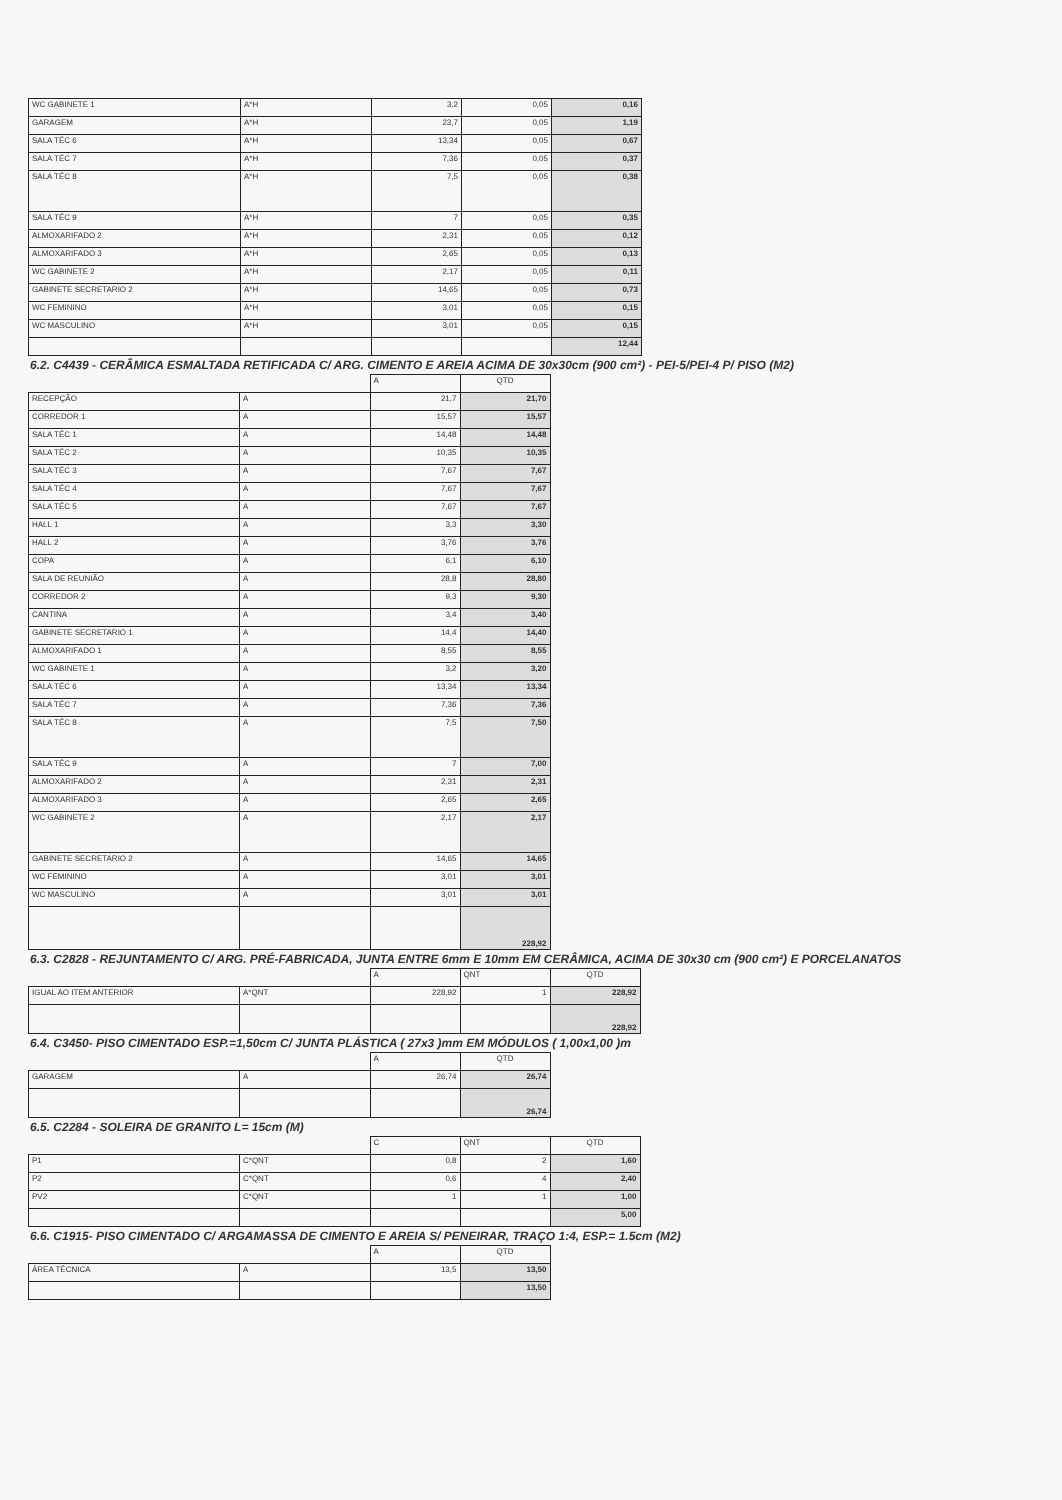| WC GABINETE 1 | A*H | 3,2 | 0,05 | 0,16 |
| GARAGEM | A*H | 23,7 | 0,05 | 1,19 |
| SALA TÉC 6 | A*H | 13,34 | 0,05 | 0,67 |
| SALA TÉC 7 | A*H | 7,36 | 0,05 | 0,37 |
| SALA TÉC 8 | A*H | 7,5 | 0,05 | 0,38 |
| SALA TÉC 9 | A*H | 7 | 0,05 | 0,35 |
| ALMOXARIFADO 2 | A*H | 2,31 | 0,05 | 0,12 |
| ALMOXARIFADO 3 | A*H | 2,65 | 0,05 | 0,13 |
| WC GABINETE 2 | A*H | 2,17 | 0,05 | 0,11 |
| GABINETE SECRETARIO 2 | A*H | 14,65 | 0,05 | 0,73 |
| WC FEMININO | A*H | 3,01 | 0,05 | 0,15 |
| WC MASCULINO | A*H | 3,01 | 0,05 | 0,15 |
| | | | | 12,44 |
6.2. C4439 - CERÂMICA ESMALTADA RETIFICADA C/ ARG. CIMENTO E AREIA ACIMA DE 30x30cm (900 cm²) - PEI-5/PEI-4 P/ PISO (M2)
| | | A | QTD |
| --- | --- | --- | --- |
| RECEPÇÃO | A | 21,7 | 21,70 |
| CORREDOR 1 | A | 15,57 | 15,57 |
| SALA TÉC 1 | A | 14,48 | 14,48 |
| SALA TÉC 2 | A | 10,35 | 10,35 |
| SALA TÉC 3 | A | 7,67 | 7,67 |
| SALA TÉC 4 | A | 7,67 | 7,67 |
| SALA TÉC 5 | A | 7,67 | 7,67 |
| HALL 1 | A | 3,3 | 3,30 |
| HALL 2 | A | 3,76 | 3,76 |
| COPA | A | 6,1 | 6,10 |
| SALA DE REUNIÃO | A | 28,8 | 28,80 |
| CORREDOR 2 | A | 9,3 | 9,30 |
| CANTINA | A | 3,4 | 3,40 |
| GABINETE SECRETARIO 1 | A | 14,4 | 14,40 |
| ALMOXARIFADO 1 | A | 8,55 | 8,55 |
| WC GABINETE 1 | A | 3,2 | 3,20 |
| SALA TÉC 6 | A | 13,34 | 13,34 |
| SALA TÉC 7 | A | 7,36 | 7,36 |
| SALA TÉC 8 | A | 7,5 | 7,50 |
| SALA TÉC 9 | A | 7 | 7,00 |
| ALMOXARIFADO 2 | A | 2,31 | 2,31 |
| ALMOXARIFADO 3 | A | 2,65 | 2,65 |
| WC GABINETE 2 | A | 2,17 | 2,17 |
| GABINETE SECRETARIO 2 | A | 14,65 | 14,65 |
| WC FEMININO | A | 3,01 | 3,01 |
| WC MASCULINO | A | 3,01 | 3,01 |
| | | | 228,92 |
6.3. C2828 - REJUNTAMENTO C/ ARG. PRÉ-FABRICADA, JUNTA ENTRE 6mm E 10mm EM CERÂMICA, ACIMA DE 30x30 cm (900 cm²) E PORCELANATOS
| | | A | QNT | QTD |
| --- | --- | --- | --- | --- |
| IGUAL AO ITEM ANTERIOR | A*QNT | 228,92 | 1 | 228,92 |
| | | | | 228,92 |
6.4. C3450- PISO CIMENTADO ESP.=1,50cm C/ JUNTA PLÁSTICA ( 27x3 )mm EM MÓDULOS ( 1,00x1,00 )m
| | | A | QTD |
| --- | --- | --- | --- |
| GARAGEM | A | 26,74 | 26,74 |
| | | | 26,74 |
6.5. C2284 - SOLEIRA DE GRANITO L= 15cm (M)
| | | C | QNT | QTD |
| --- | --- | --- | --- | --- |
| P1 | C*QNT | 0,8 | 2 | 1,60 |
| P2 | C*QNT | 0,6 | 4 | 2,40 |
| PV2 | C*QNT | 1 | 1 | 1,00 |
| | | | | 5,00 |
6.6. C1915- PISO CIMENTADO C/ ARGAMASSA DE CIMENTO E AREIA S/ PENEIRAR, TRAÇO 1:4, ESP.= 1.5cm (M2)
| | | A | QTD |
| --- | --- | --- | --- |
| ÁREA TÉCNICA | A | 13,5 | 13,50 |
| | | | 13,50 |